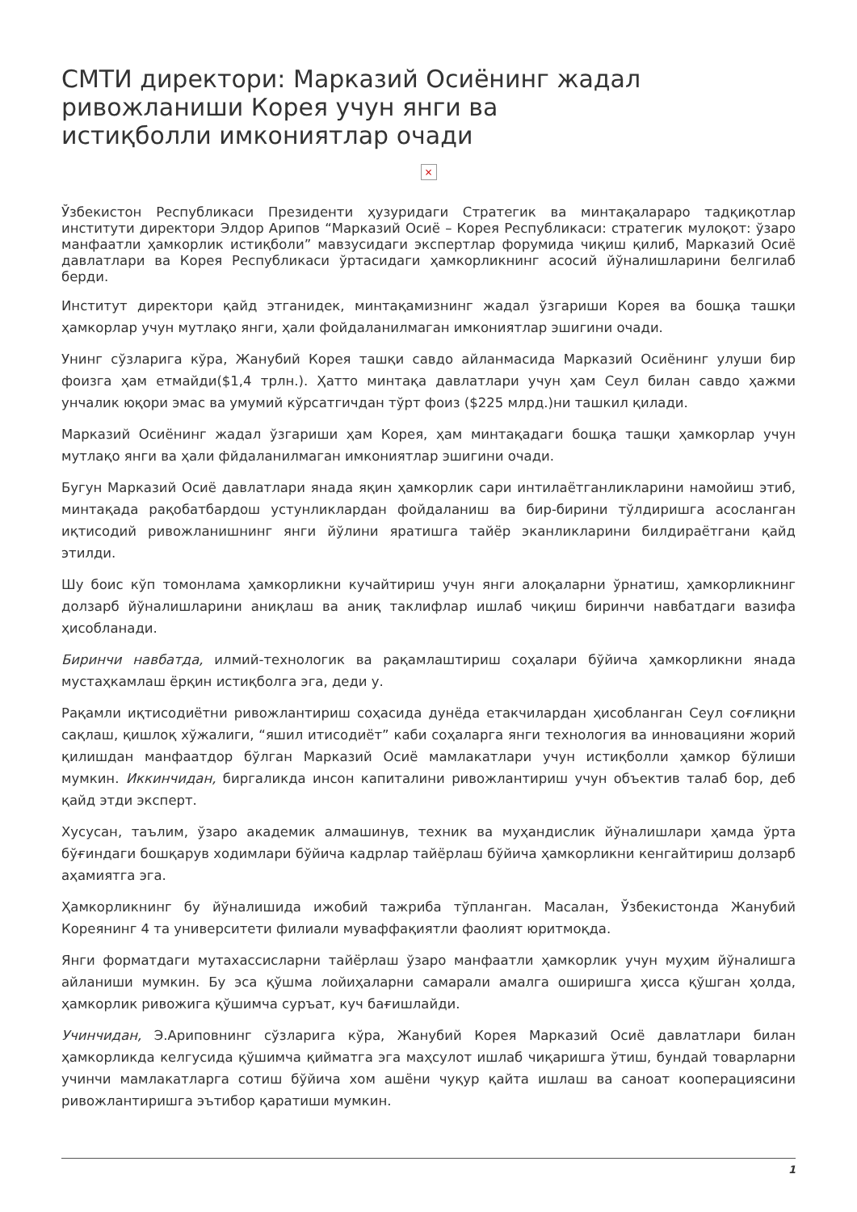СМТИ директори: Марказий Осиёнинг жадал ривожланиши Корея учун янги ва истиқболли имкониятлар очади
×
Ўзбекистон Республикаси Президенти ҳузуридаги Стратегик ва минтақалараро тадқиқотлар институти директори Элдор Арипов “Марказий Осиё – Корея Республикаси: стратегик мулоқот: ўзаро манфаатли ҳамкорлик истиқболи” мавзусидаги экспертлар форумида чиқиш қилиб, Марказий Осиё давлатлари ва Корея Республикаси ўртасидаги ҳамкорликнинг асосий йўналишларини белгилаб берди.
Институт директори қайд этганидек, минтақамизнинг жадал ўзгариши Корея ва бошқа ташқи ҳамкорлар учун мутлақо янги, ҳали фойдаланилмаган имкониятлар эшигини очади.
Унинг сўзларига кўра, Жанубий Корея ташқи савдо айланмасида Марказий Осиёнинг улуши бир фоизга ҳам етмайди($1,4 трлн.). Ҳатто минтақа давлатлари учун ҳам Сеул билан савдо ҳажми унчалик юқори эмас ва умумий кўрсатгичдан тўрт фоиз ($225 млрд.)ни ташкил қилади.
Марказий Осиёнинг жадал ўзгариши ҳам Корея, ҳам минтақадаги бошқа ташқи ҳамкорлар учун мутлақо янги ва ҳали фйдаланилмаган имкониятлар эшигини очади.
Бугун Марказий Осиё давлатлари янада яқин ҳамкорлик сари интилаётганликларини намойиш этиб, минтақада рақобатбардош устунликлардан фойдаланиш ва бир-бирини тўлдиришга асосланган иқтисодий ривожланишнинг янги йўлини яратишга тайёр эканликларини билдираётгани қайд этилди.
Шу боис кўп томонлама ҳамкорликни кучайтириш учун янги алоқаларни ўрнатиш, ҳамкорликнинг долзарб йўналишларини аниқлаш ва аниқ таклифлар ишлаб чиқиш биринчи навбатдаги вазифа ҳисобланади.
Биринчи навбатда, илмий-технологик ва рақамлаштириш соҳалари бўйича ҳамкорликни янада мустаҳкамлаш ёрқин истиқболга эга, деди у.
Рақамли иқтисодиётни ривожлантириш соҳасида дунёда етакчилардан ҳисобланган Сеул соғлиқни сақлаш, қишлоқ хўжалиги, “яшил итисодиёт” каби соҳаларга янги технология ва инновацияни жорий қилишдан манфаатдор бўлган Марказий Осиё мамлакатлари учун истиқболли ҳамкор бўлиши мумкин. Иккинчидан, биргаликда инсон капиталини ривожлантириш учун объектив талаб бор, деб қайд этди эксперт.
Хусусан, таълим, ўзаро академик алмашинув, техник ва муҳандислик йўналишлари ҳамда ўрта бўғиндаги бошқарув ходимлари бўйича кадрлар тайёрлаш бўйича ҳамкорликни кенгайтириш долзарб аҳамиятга эга.
Ҳамкорликнинг бу йўналишида ижобий тажриба тўпланган. Масалан, Ўзбекистонда Жанубий Кореянинг 4 та университети филиали муваффақиятли фаолият юритмоқда.
Янги форматдаги мутахассисларни тайёрлаш ўзаро манфаатли ҳамкорлик учун муҳим йўналишга айланиши мумкин. Бу эса қўшма лойиҳаларни самарали амалга оширишга ҳисса қўшган ҳолда, ҳамкорлик ривожига қўшимча суръат, куч бағишлайди.
Учинчидан, Э.Ариповнинг сўзларига кўра, Жанубий Корея Марказий Осиё давлатлари билан ҳамкорликда келгусида қўшимча қийматга эга маҳсулот ишлаб чиқаришга ўтиш, бундай товарларни учинчи мамлакатларга сотиш бўйича хом ашёни чуқур қайта ишлаш ва саноат кооперациясини ривожлантиришга эътибор қаратиши мумкин.
1